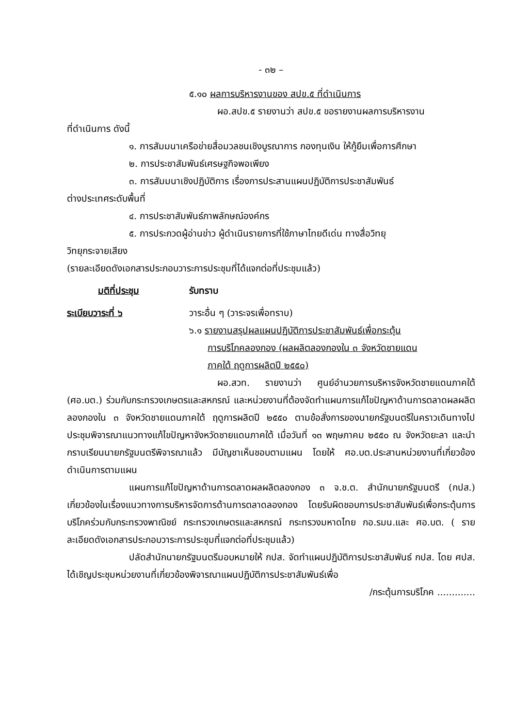- ๓๒ –
๕.๑๐ ผลการบริหารงานของ สปข.๕ ที่ดำเนินการ
ผอ.สปข.๕ รายงานว่า สปข.๕ ขอรายงานผลการบริหารงาน
ที่ดำเนินการ ดังนี้
๑. การสัมมนาเครือข่ายสื่อมวลชนเชิงบูรณาการ กองทุนเงิน ให้กู้ยืมเพื่อการศึกษา
๒. การประชาสัมพันธ์เศรษฐกิจพอเพียง
๓. การสัมมนาเชิงปฏิบัติการ เรื่องการประสานแผนปฏิบัติการประชาสัมพันธ์
ต่างประเทศระดับพื้นที่
๔. การประชาสัมพันธ์ภาพลักษณ์องค์กร
๕. การประกวดผู้อ่านข่าว ผู้ดำเนินรายการที่ใช้ภาษาไทยดีเด่น ทางสื่อวิทยุ
วิทยุกระจายเสียง
(รายละเอียดดังเอกสารประกอบวาระการประชุมที่ได้แจกต่อที่ประชุมแล้ว)
มติที่ประชุม รับทราบ
ระเบียบวาระที่ ๖ วาระอื่น ๆ (วาระจรเพื่อทราบ)
๖.๑ รายงานสรุปผลแผนปฏิบัติการประชาสัมพันธ์เพื่อกระตุ้น
การบริโภคลองกอง (ผลผลิตลองกองใน ๓ จังหวัดชายแดน
ภาคใต้ ฤดูการผลิตปี ๒๕๕๐)
ผอ.สวท. รายงานว่า ศูนย์อำนวยการบริหารจังหวัดชายแดนภาคใต้ (ศอ.บต.) ร่วมกับกระทรวงเกษตรและสหกรณ์ และหน่วยงานที่ต้องจัดทำแผนการแก้ไขปัญหาด้านการตลาดผลผลิตลองกองใน ๓ จังหวัดชายแดนภาคใต้ ฤดูการผลิตปี ๒๕๕๐ ตามข้อสั่งการของนายกรัฐมนตรีในคราวเดินทางไปประชุมพิจารณาแนวทางแก้ไขปัญหาจังหวัดชายแดนภาคใต้ เมื่อวันที่ ๑๓ พฤษภาคม ๒๕๕๐ ณ จังหวัดยะลา และนำกราบเรียนนายกรัฐมนตรีพิจารณาแล้ว มีบัญชาเห็นชอบตามแผน โดยให้ ศอ.บต.ประสานหน่วยงานที่เกี่ยวข้องดำเนินการตามแผน
แผนการแก้ไขปัญหาด้านการตลาดผลผลิตลองกอง ๓ จ.ช.ต. สำนักนายกรัฐมนตรี (กปส.) เกี่ยวข้องในเรื่องแนวทางการบริหารจัดการด้านการตลาดลองกอง โดยรับผิดชอบการประชาสัมพันธ์เพื่อกระตุ้นการบริโภคร่วมกับกระทรวงพาณิชย์ กระทรวงเกษตรและสหกรณ์ กระทรวงมหาดไทย กอ.รมน.และ ศอ.บต. ( รายละเอียดดังเอกสารประกอบวาระการประชุมที่แจกต่อที่ประชุมแล้ว)
ปลัดสำนักนายกรัฐมนตรีมอบหมายให้ กปส. จัดทำแผนปฏิบัติการประชาสัมพันธ์ กปส. โดย ศปส. ได้เชิญประชุมหน่วยงานที่เกี่ยวข้องพิจารณาแผนปฏิบัติการประชาสัมพันธ์เพื่อ
/กระตุ้นการบริโภค .............